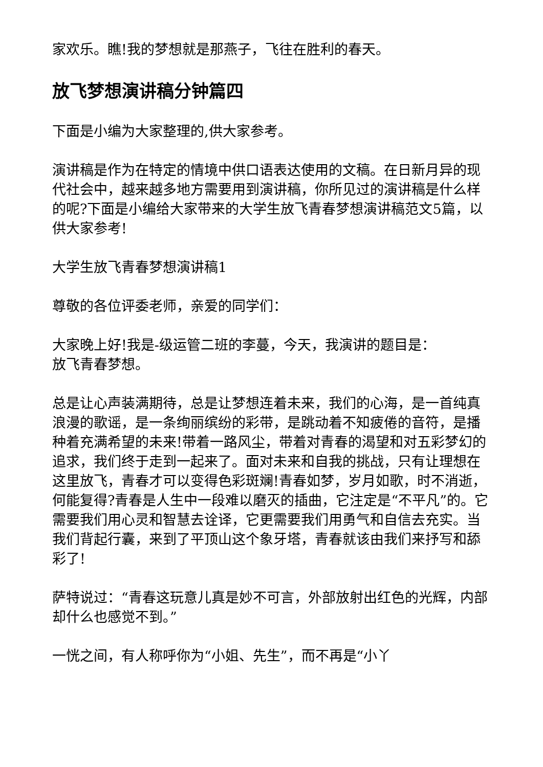家欢乐。瞧!我的梦想就是那燕子，飞往在胜利的春天。
放飞梦想演讲稿分钟篇四
下面是小编为大家整理的,供大家参考。
演讲稿是作为在特定的情境中供口语表达使用的文稿。在日新月异的现代社会中，越来越多地方需要用到演讲稿，你所见过的演讲稿是什么样的呢?下面是小编给大家带来的大学生放飞青春梦想演讲稿范文5篇，以供大家参考!
大学生放飞青春梦想演讲稿1
尊敬的各位评委老师，亲爱的同学们：
大家晚上好!我是-级运管二班的李蔓，今天，我演讲的题目是：
放飞青春梦想。
总是让心声装满期待，总是让梦想连着未来，我们的心海，是一首纯真浪漫的歌谣，是一条绚丽缤纷的彩带，是跳动着不知疲倦的音符，是播种着充满希望的未来!带着一路风尘，带着对青春的渴望和对五彩梦幻的追求，我们终于走到一起来了。面对未来和自我的挑战，只有让理想在这里放飞，青春才可以变得色彩斑斓!青春如梦，岁月如歌，时不消逝，何能复得?青春是人生中一段难以磨灭的插曲，它注定是“不平凡”的。它需要我们用心灵和智慧去诠译，它更需要我们用勇气和自信去充实。当我们背起行囊，来到了平顶山这个象牙塔，青春就该由我们来抒写和舔彩了!
萨特说过：“青春这玩意儿真是妙不可言，外部放射出红色的光辉，内部却什么也感觉不到。”
一恍之间，有人称呼你为“小姐、先生”，而不再是“小丫